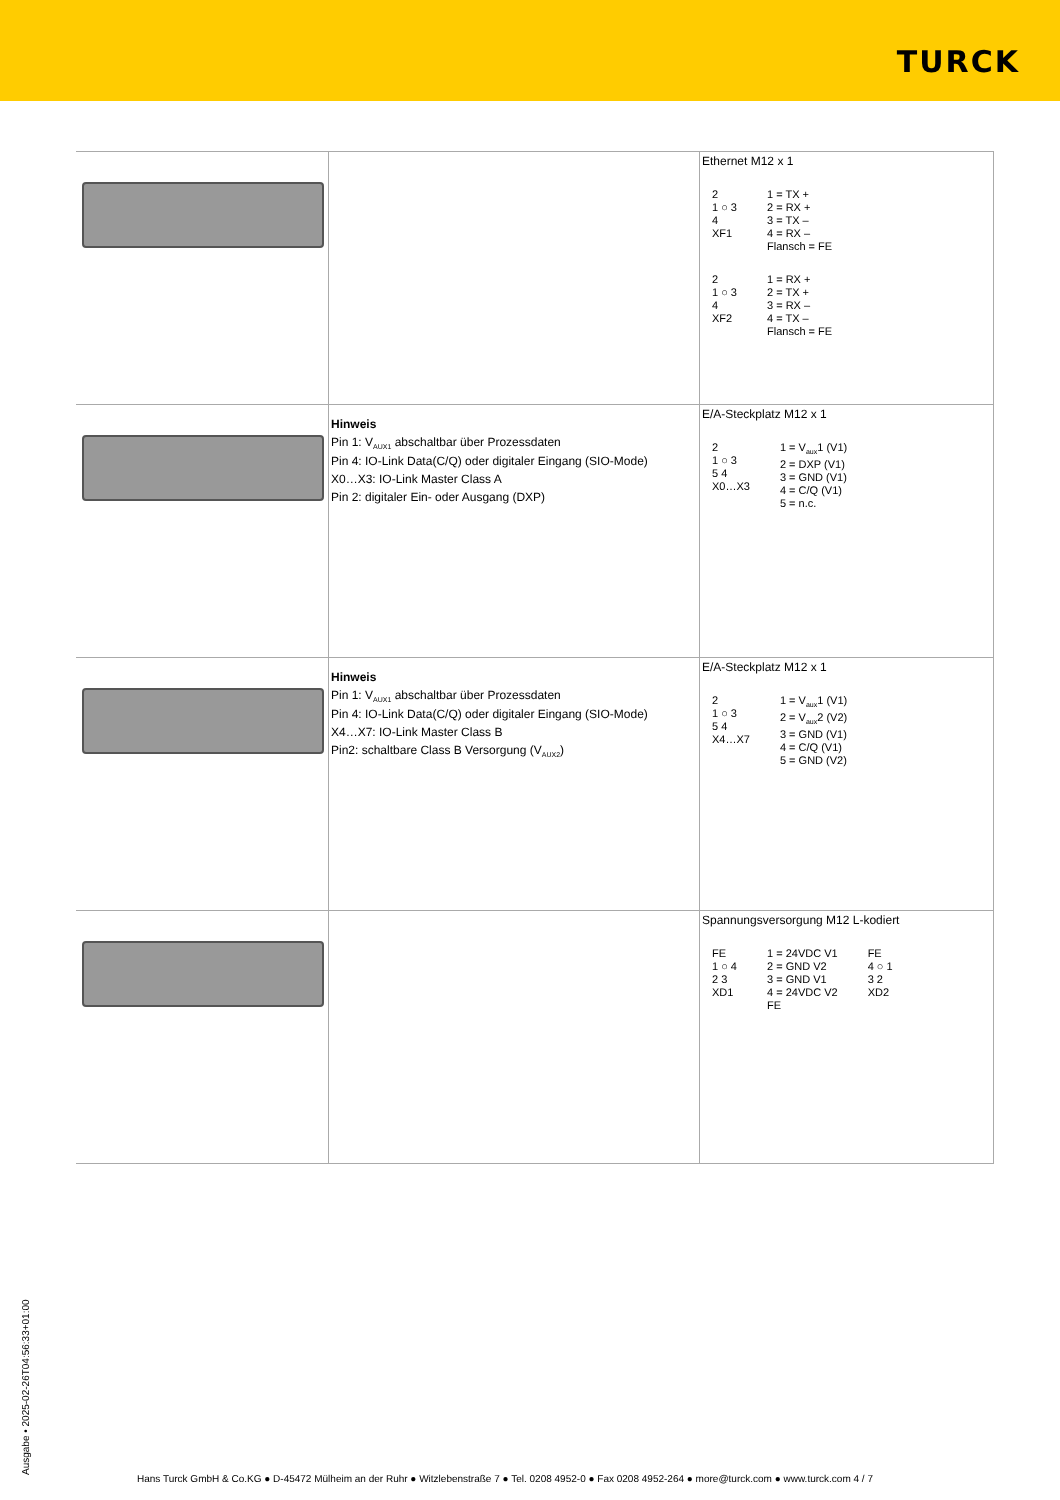TURCK
| | | Ethernet M12 x 1 2 1 ○ 3 4 XF1 1 = TX + 2 = RX + 3 = TX – 4 = RX – Flansch = FE 2 1 ○ 3 4 XF2 1 = RX + 2 = TX + 3 = RX – 4 = TX – Flansch = FE |
| | Hinweis Pin 1: V<sub>AUX1</sub> abschaltbar über Prozessdaten Pin 4: IO-Link Data(C/Q) oder digitaler Eingang (SIO-Mode) X0…X3: IO-Link Master Class A Pin 2: digitaler Ein- oder Ausgang (DXP) | E/A-Steckplatz M12 x 1 2 1 ○ 3 5 4 X0…X3 1 = V<sub>aux</sub>1 (V1) 2 = DXP (V1) 3 = GND (V1) 4 = C/Q (V1) 5 = n.c. |
| | Hinweis Pin 1: V<sub>AUX1</sub> abschaltbar über Prozessdaten Pin 4: IO-Link Data(C/Q) oder digitaler Eingang (SIO-Mode) X4…X7: IO-Link Master Class B Pin2: schaltbare Class B Versorgung (V<sub>AUX2</sub>) | E/A-Steckplatz M12 x 1 2 1 ○ 3 5 4 X4…X7 1 = V<sub>aux</sub>1 (V1) 2 = V<sub>aux</sub>2 (V2) 3 = GND (V1) 4 = C/Q (V1) 5 = GND (V2) |
| | | Spannungsversorgung M12 L-kodiert FE 1 ○ 4 2 3 XD1 1 = 24VDC V1 2 = GND V2 3 = GND V1 4 = 24VDC V2 FE FE 4 ○ 1 3 2 XD2 |
Ausgabe • 2025-02-26T04:56:33+01:00
Hans Turck GmbH & Co.KG ● D-45472 Mülheim an der Ruhr ● Witzlebenstraße 7 ● Tel. 0208 4952-0 ● Fax 0208 4952-264 ● more@turck.com ● www.turck.com 4 / 7